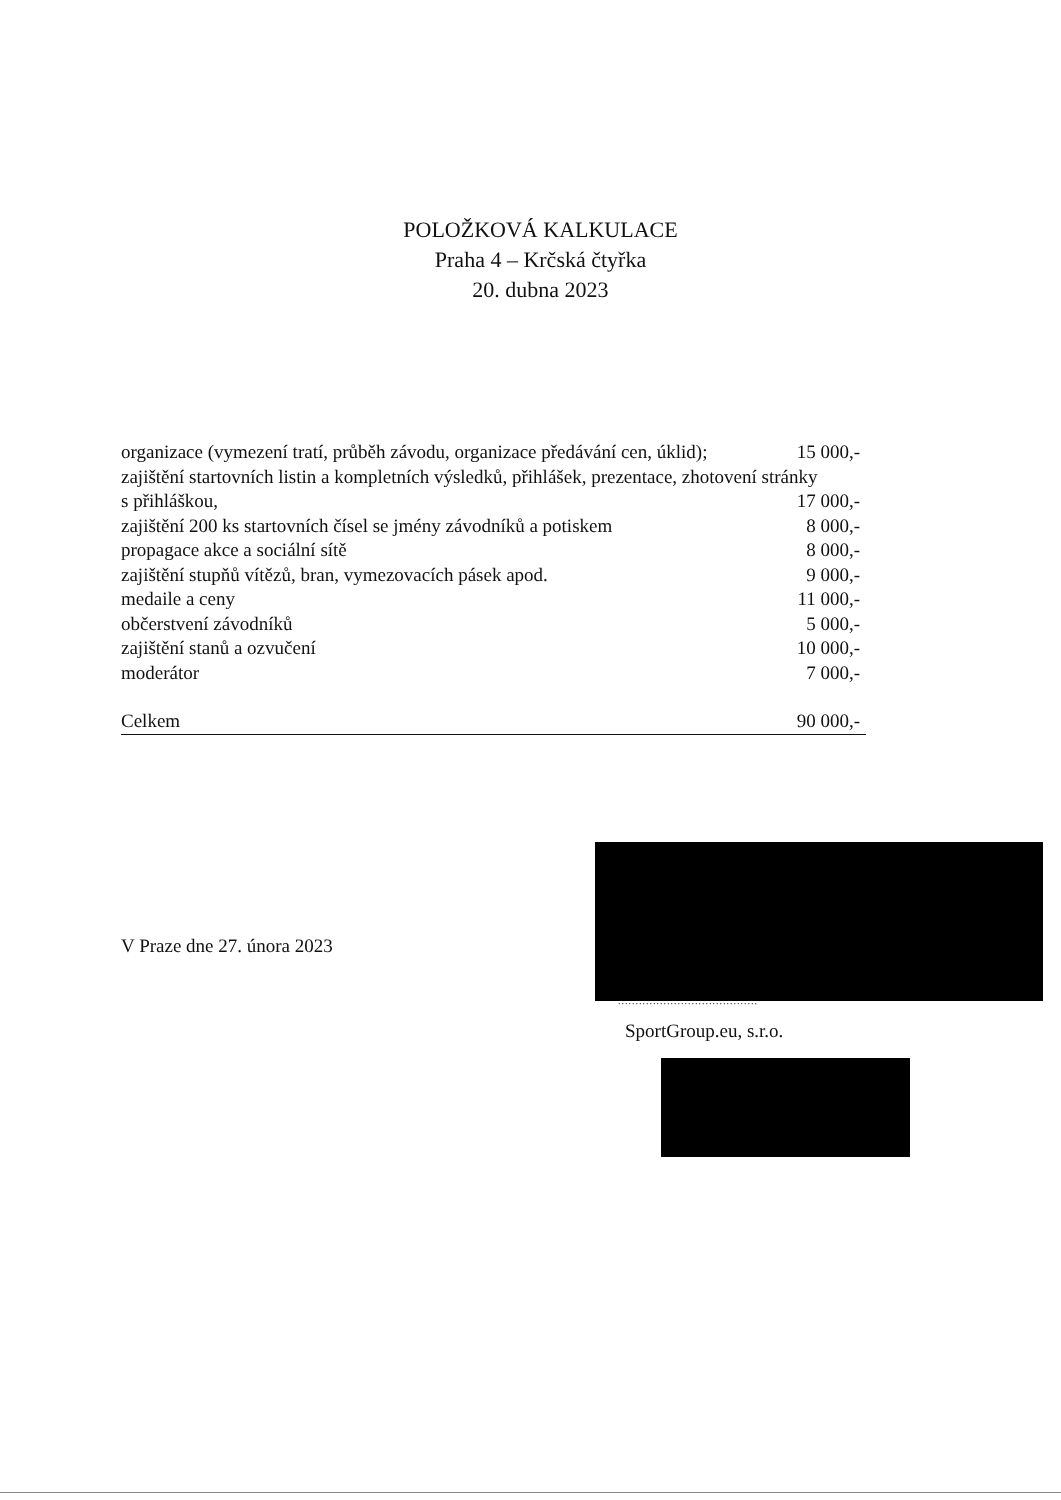POLOŽKOVÁ KALKULACE
Praha 4 – Krčská čtyřka
20. dubna 2023
| organizace (vymezení tratí, průběh závodu, organizace předávání cen, úklid); | 15 000,- |
| zajištění startovních listin a kompletních výsledků, přihlášek, prezentace, zhotovení stránky | |
| s přihláškou, | 17 000,- |
| zajištění 200 ks startovních čísel se jmény závodníků a potiskem | 8 000,- |
| propagace akce a sociální sítě | 8 000,- |
| zajištění stupňů vítězů, bran, vymezovacích pásek apod. | 9 000,- |
| medaile a ceny | 11 000,- |
| občerstvení závodníků | 5 000,- |
| zajištění stanů a ozvučení | 10 000,- |
| moderátor | 7 000,- |
| Celkem | 90 000,- |
V Praze dne 27. února 2023
........................................
SportGroup.eu, s.r.o.